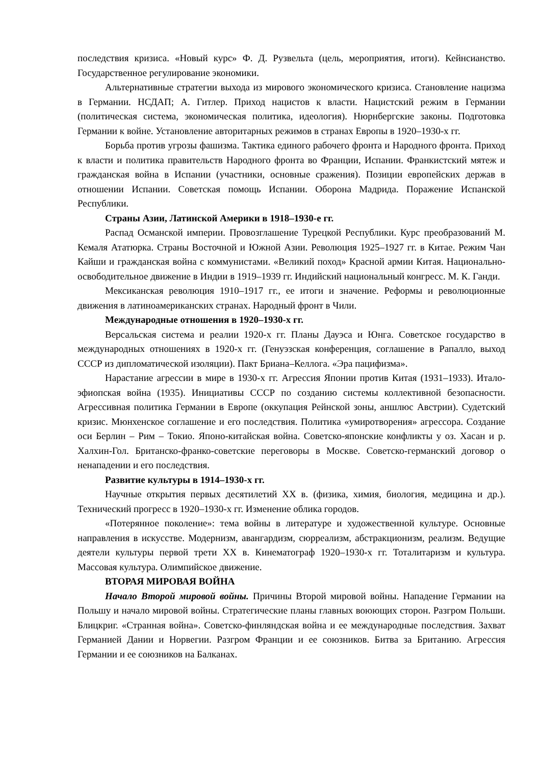последствия кризиса. «Новый курс» Ф. Д. Рузвельта (цель, мероприятия, итоги). Кейнсианство. Государственное регулирование экономики.
Альтернативные стратегии выхода из мирового экономического кризиса. Становление нацизма в Германии. НСДАП; А. Гитлер. Приход нацистов к власти. Нацистский режим в Германии (политическая система, экономическая политика, идеология). Нюрнбергские законы. Подготовка Германии к войне. Установление авторитарных режимов в странах Европы в 1920–1930-х гг.
Борьба против угрозы фашизма. Тактика единого рабочего фронта и Народного фронта. Приход к власти и политика правительств Народного фронта во Франции, Испании. Франкистский мятеж и гражданская война в Испании (участники, основные сражения). Позиции европейских держав в отношении Испании. Советская помощь Испании. Оборона Мадрида. Поражение Испанской Республики.
Страны Азии, Латинской Америки в 1918–1930-е гг.
Распад Османской империи. Провозглашение Турецкой Республики. Курс преобразований М. Кемаля Ататюрка. Страны Восточной и Южной Азии. Революция 1925–1927 гг. в Китае. Режим Чан Кайши и гражданская война с коммунистами. «Великий поход» Красной армии Китая. Национально-освободительное движение в Индии в 1919–1939 гг. Индийский национальный конгресс. М. К. Ганди.
Мексиканская революция 1910–1917 гг., ее итоги и значение. Реформы и революционные движения в латиноамериканских странах. Народный фронт в Чили.
Международные отношения в 1920–1930-х гг.
Версальская система и реалии 1920-х гг. Планы Дауэса и Юнга. Советское государство в международных отношениях в 1920-х гг. (Генуэзская конференция, соглашение в Рапалло, выход СССР из дипломатической изоляции). Пакт Бриана–Келлога. «Эра пацифизма».
Нарастание агрессии в мире в 1930-х гг. Агрессия Японии против Китая (1931–1933). Итало-эфиопская война (1935). Инициативы СССР по созданию системы коллективной безопасности. Агрессивная политика Германии в Европе (оккупация Рейнской зоны, аншлюс Австрии). Судетский кризис. Мюнхенское соглашение и его последствия. Политика «умиротворения» агрессора. Создание оси Берлин – Рим – Токио. Японо-китайская война. Советско-японские конфликты у оз. Хасан и р. Халхин-Гол. Британско-франко-советские переговоры в Москве. Советско-германский договор о ненападении и его последствия.
Развитие культуры в 1914–1930-х гг.
Научные открытия первых десятилетий XX в. (физика, химия, биология, медицина и др.). Технический прогресс в 1920–1930-х гг. Изменение облика городов.
«Потерянное поколение»: тема войны в литературе и художественной культуре. Основные направления в искусстве. Модернизм, авангардизм, сюрреализм, абстракционизм, реализм. Ведущие деятели культуры первой трети XX в. Кинематограф 1920–1930-х гг. Тоталитаризм и культура. Массовая культура. Олимпийское движение.
ВТОРАЯ МИРОВАЯ ВОЙНА
Начало Второй мировой войны. Причины Второй мировой войны. Нападение Германии на Польшу и начало мировой войны. Стратегические планы главных воюющих сторон. Разгром Польши. Блицкриг. «Странная война». Советско-финляндская война и ее международные последствия. Захват Германией Дании и Норвегии. Разгром Франции и ее союзников. Битва за Британию. Агрессия Германии и ее союзников на Балканах.